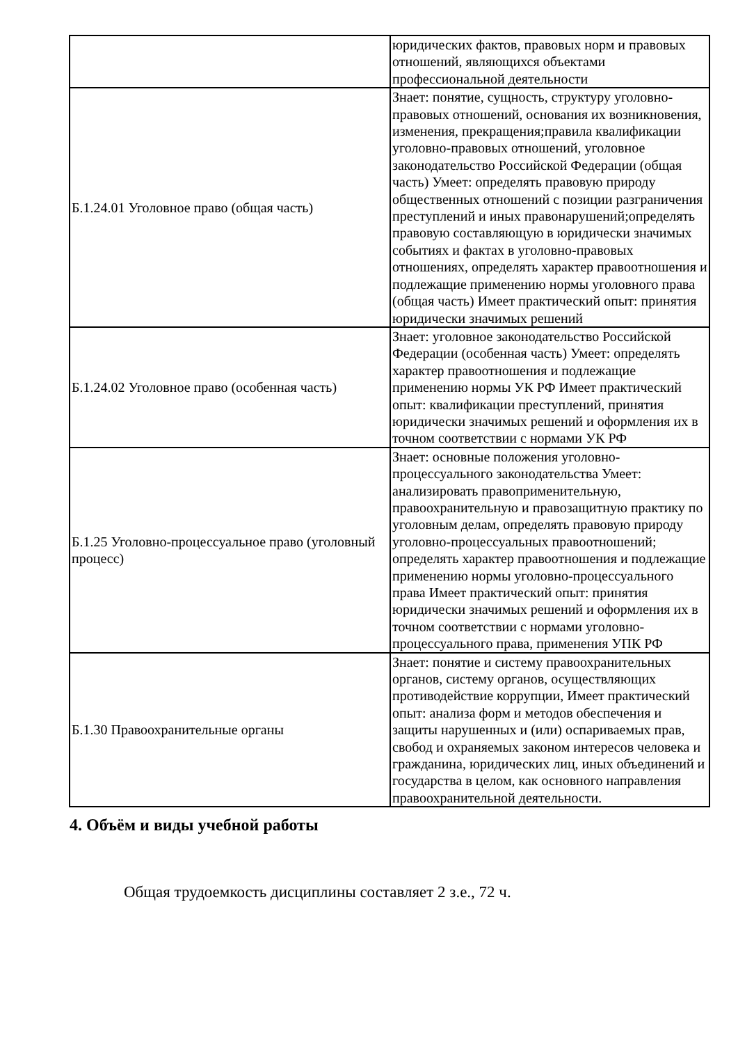| | юридических фактов, правовых норм и правовых отношений, являющихся объектами профессиональной деятельности |
| Б.1.24.01 Уголовное право (общая часть) | Знает: понятие, сущность, структуру уголовно-правовых отношений, основания их возникновения, изменения, прекращения;правила квалификации уголовно-правовых отношений, уголовное законодательство Российской Федерации (общая часть) Умеет: определять правовую природу общественных отношений с позиции разграничения преступлений и иных правонарушений;определять правовую составляющую в юридически значимых событиях и фактах в уголовно-правовых отношениях, определять характер правоотношения и подлежащие применению нормы уголовного права (общая часть) Имеет практический опыт: принятия юридически значимых решений |
| Б.1.24.02 Уголовное право (особенная часть) | Знает: уголовное законодательство Российской Федерации (особенная часть) Умеет: определять характер правоотношения и подлежащие применению нормы УК РФ Имеет практический опыт: квалификации преступлений, принятия юридически значимых решений и оформления их в точном соответствии с нормами УК РФ |
| Б.1.25 Уголовно-процессуальное право (уголовный процесс) | Знает: основные положения уголовно-процессуального законодательства Умеет: анализировать правоприменительную, правоохранительную и правозащитную практику по уголовным делам, определять правовую природу уголовно-процессуальных правоотношений; определять характер правоотношения и подлежащие применению нормы уголовно-процессуального права Имеет практический опыт: принятия юридически значимых решений и оформления их в точном соответствии с нормами уголовно-процессуального права, применения УПК РФ |
| Б.1.30 Правоохранительные органы | Знает: понятие и систему правоохранительных органов, систему органов, осуществляющих противодействие коррупции, Имеет практический опыт: анализа форм и методов обеспечения и защиты нарушенных и (или) оспариваемых прав, свобод и охраняемых законом интересов человека и гражданина, юридических лиц, иных объединений и государства в целом, как основного направления правоохранительной деятельности. |
4. Объём и виды учебной работы
Общая трудоемкость дисциплины составляет 2 з.е., 72 ч.